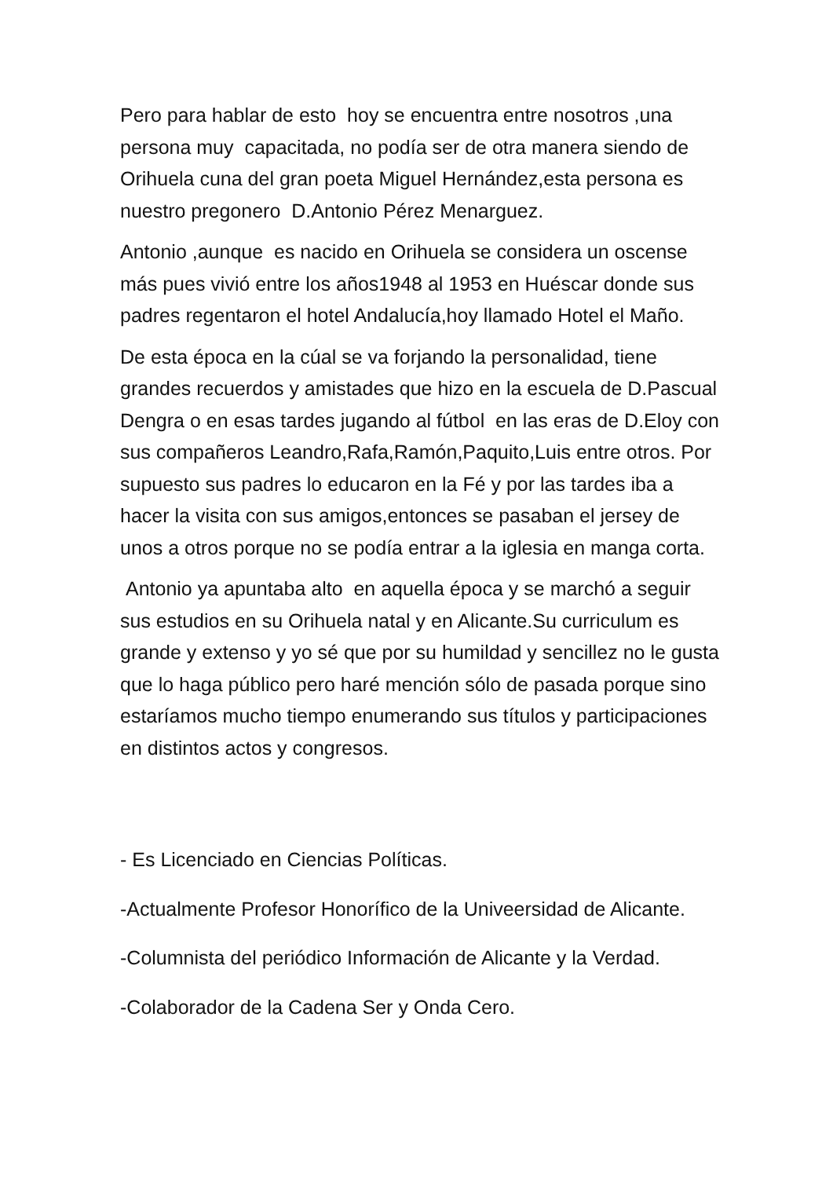Pero para hablar de esto hoy se encuentra entre nosotros ,una persona muy capacitada, no podía ser de otra manera siendo de Orihuela cuna del gran poeta Miguel Hernández,esta persona es nuestro pregonero D.Antonio Pérez Menarguez.
Antonio ,aunque es nacido en Orihuela se considera un oscense más pues vivió entre los años1948 al 1953 en Huéscar donde sus padres regentaron el hotel Andalucía,hoy llamado Hotel el Maño.
De esta época en la cúal se va forjando la personalidad, tiene grandes recuerdos y amistades que hizo en la escuela de D.Pascual Dengra o en esas tardes jugando al fútbol en las eras de D.Eloy con sus compañeros Leandro,Rafa,Ramón,Paquito,Luis entre otros. Por supuesto sus padres lo educaron en la Fé y por las tardes iba a hacer la visita con sus amigos,entonces se pasaban el jersey de unos a otros porque no se podía entrar a la iglesia en manga corta.
Antonio ya apuntaba alto en aquella época y se marchó a seguir sus estudios en su Orihuela natal y en Alicante.Su curriculum es grande y extenso y yo sé que por su humildad y sencillez no le gusta que lo haga público pero haré mención sólo de pasada porque sino estaríamos mucho tiempo enumerando sus títulos y participaciones en distintos actos y congresos.
- Es Licenciado en Ciencias Políticas.
-Actualmente Profesor Honorífico de la Univeersidad de Alicante.
-Columnista del periódico Información de Alicante y la Verdad.
-Colaborador de la Cadena Ser y Onda Cero.